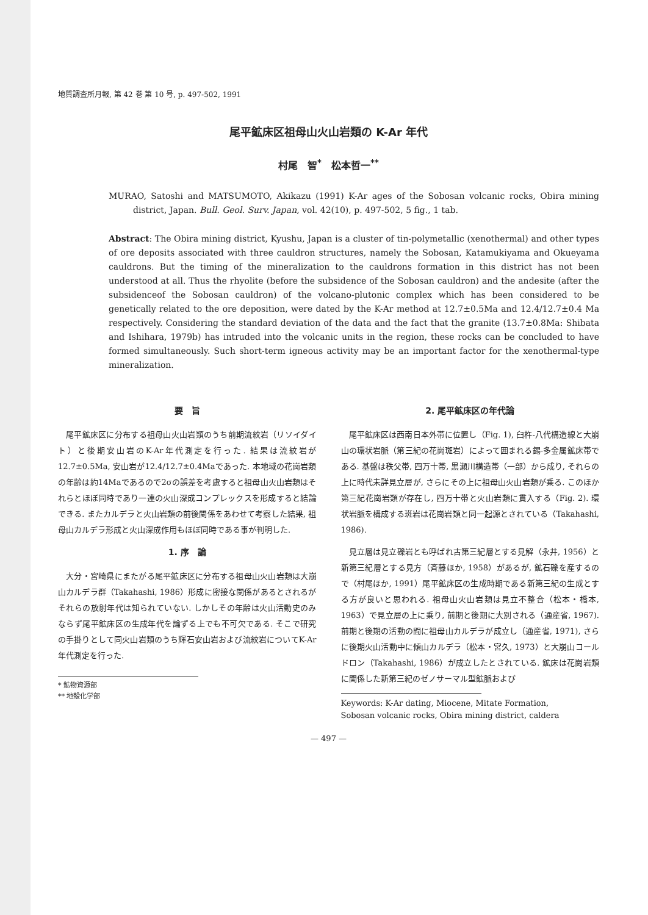地質調査所月報, 第 42 巻 第 10 号, p. 497-502, 1991
尾平鉱床区祖母山火山岩類の K-Ar 年代
村尾　智<sup>*</sup>　松本哲一<sup>**</sup>
MURAO, Satoshi and MATSUMOTO, Akikazu (1991) K-Ar ages of the Sobosan volcanic rocks, Obira mining district, Japan. Bull. Geol. Surv. Japan, vol. 42(10), p. 497-502, 5 fig., 1 tab.
Abstract: The Obira mining district, Kyushu, Japan is a cluster of tin-polymetallic (xenothermal) and other types of ore deposits associated with three cauldron structures, namely the Sobosan, Katamukiyama and Okueyama cauldrons. But the timing of the mineralization to the cauldrons formation in this district has not been understood at all. Thus the rhyolite (before the subsidence of the Sobosan cauldron) and the andesite (after the subsidenceof the Sobosan cauldron) of the volcano-plutonic complex which has been considered to be genetically related to the ore deposition, were dated by the K-Ar method at 12.7±0.5Ma and 12.4/12.7±0.4 Ma respectively. Considering the standard deviation of the data and the fact that the granite (13.7±0.8Ma: Shibata and Ishihara, 1979b) has intruded into the volcanic units in the region, these rocks can be concluded to have formed simultaneously. Such short-term igneous activity may be an important factor for the xenothermal-type mineralization.
要　旨
尾平鉱床区に分布する祖母山火山岩類のうち前期流紋岩（リソイダイト）と後期安山岩のK-Ar年代測定を行った. 結果は流紋岩が12.7±0.5Ma, 安山岩が12.4/12.7±0.4Maであった. 本地域の花崗岩類の年齢は約14Maであるので2σの誤差を考慮すると祖母山火山岩類はそれらとほぼ同時であり一連の火山深成コンプレックスを形成すると結論できる. またカルデラと火山岩類の前後関係をあわせて考察した結果, 祖母山カルデラ形成と火山深成作用もほぼ同時である事が判明した.
1. 序　論
大分・宮崎県にまたがる尾平鉱床区に分布する祖母山火山岩類は大崩山カルデラ群（Takahashi, 1986）形成に密接な関係があるとされるがそれらの放射年代は知られていない. しかしその年齢は火山活動史のみならず尾平鉱床区の生成年代を論ずる上でも不可欠である. そこで研究の手掛りとして同火山岩類のうち輝石安山岩および流紋岩についてK-Ar年代測定を行った.
* 鉱物資源部
** 地殻化学部
2. 尾平鉱床区の年代論
尾平鉱床区は西南日本外帯に位置し（Fig. 1), 臼杵-八代構造線と大崩山の環状岩脈（第三紀の花崗斑岩）によって囲まれる錫-多金属鉱床帯である. 基盤は秩父帯, 四万十帯, 黒瀬川構造帯（一部）から成り, それらの上に時代未詳見立層が, さらにその上に祖母山火山岩類が乗る. このほか第三紀花崗岩類が存在し, 四万十帯と火山岩類に貫入する（Fig. 2). 環状岩脈を構成する斑岩は花崗岩類と同一起源とされている（Takahashi, 1986).
見立層は見立礫岩とも呼ばれ古第三紀層とする見解（永井, 1956）と新第三紀層とする見方（斉藤ほか, 1958）があるが, 鉱石礫を産するので（村尾ほか, 1991）尾平鉱床区の生成時期である新第三紀の生成とする方が良いと思われる. 祖母山火山岩類は見立不整合（松本・橋本, 1963）で見立層の上に乗り, 前期と後期に大別される（通産省, 1967). 前期と後期の活動の間に祖母山カルデラが成立し（通産省, 1971), さらに後期火山活動中に傾山カルデラ（松本・宮久, 1973）と大崩山コールドロン（Takahashi, 1986）が成立したとされている. 鉱床は花崗岩類に関係した新第三紀のゼノサーマル型鉱脈および
Keywords: K-Ar dating, Miocene, Mitate Formation, Sobosan volcanic rocks, Obira mining district, caldera
— 497 —